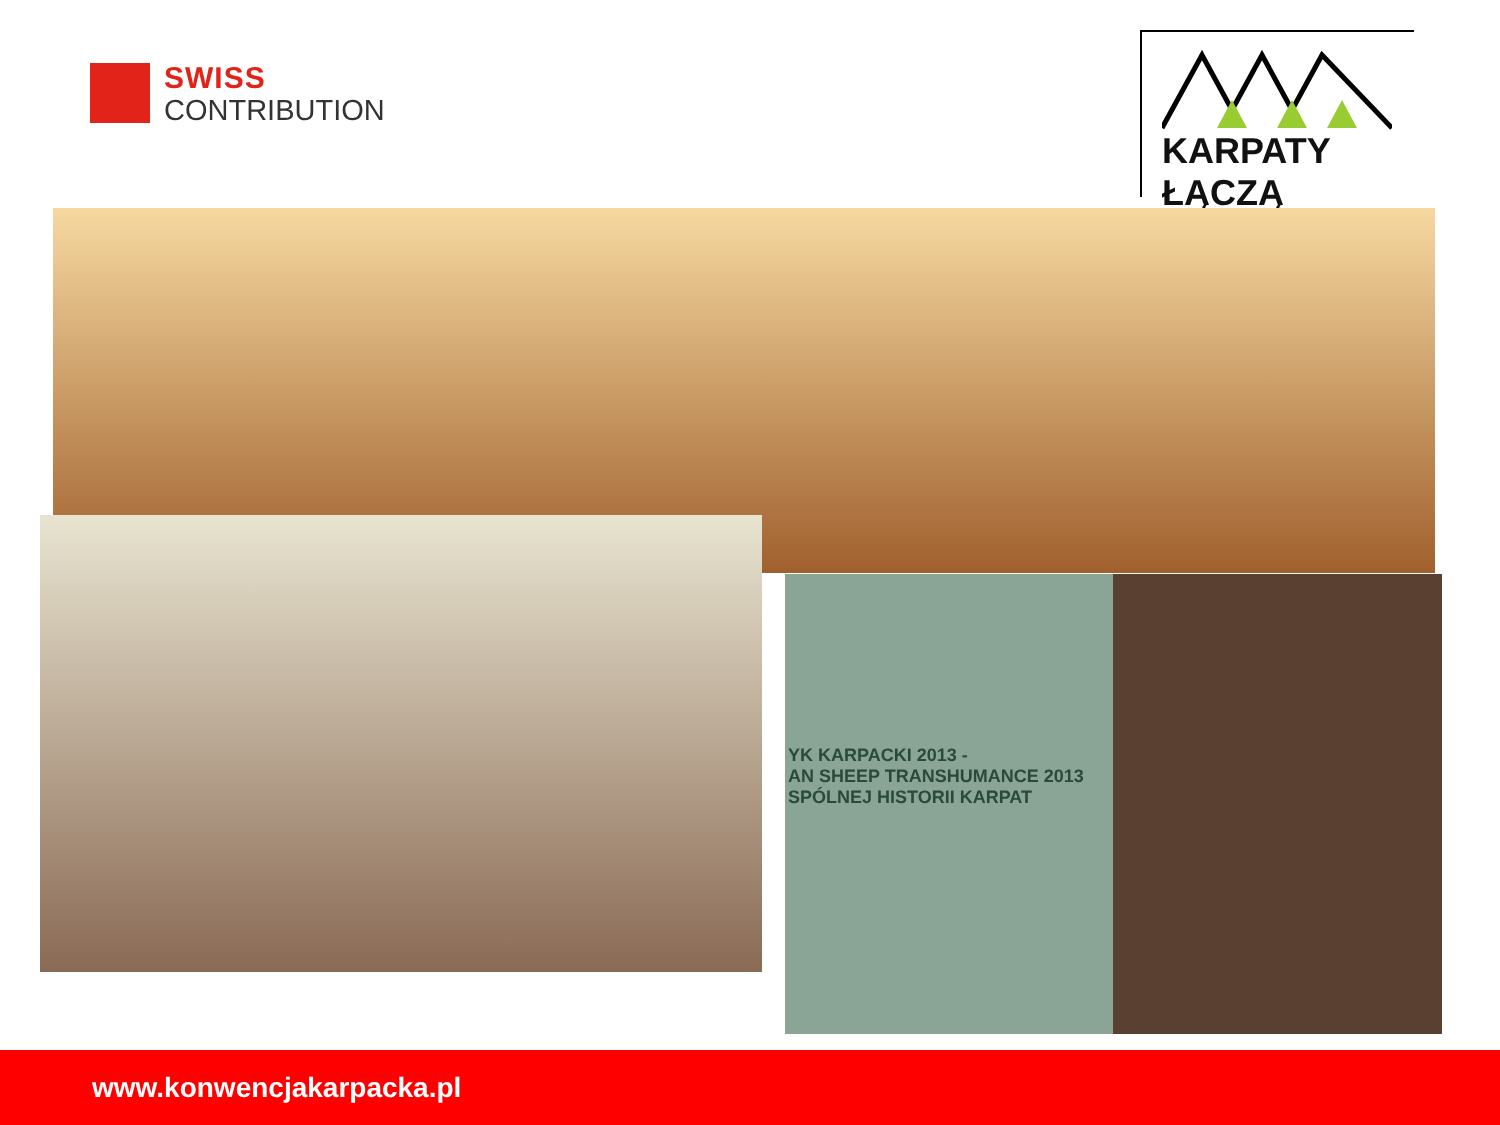SWISS
CONTRIBUTION
KARPATY ŁĄCZĄ
YK KARPACKI 2013 -
AN SHEEP TRANSHUMANCE 2013
SPÓLNEJ HISTORII KARPAT
www.konwencjakarpacka.pl